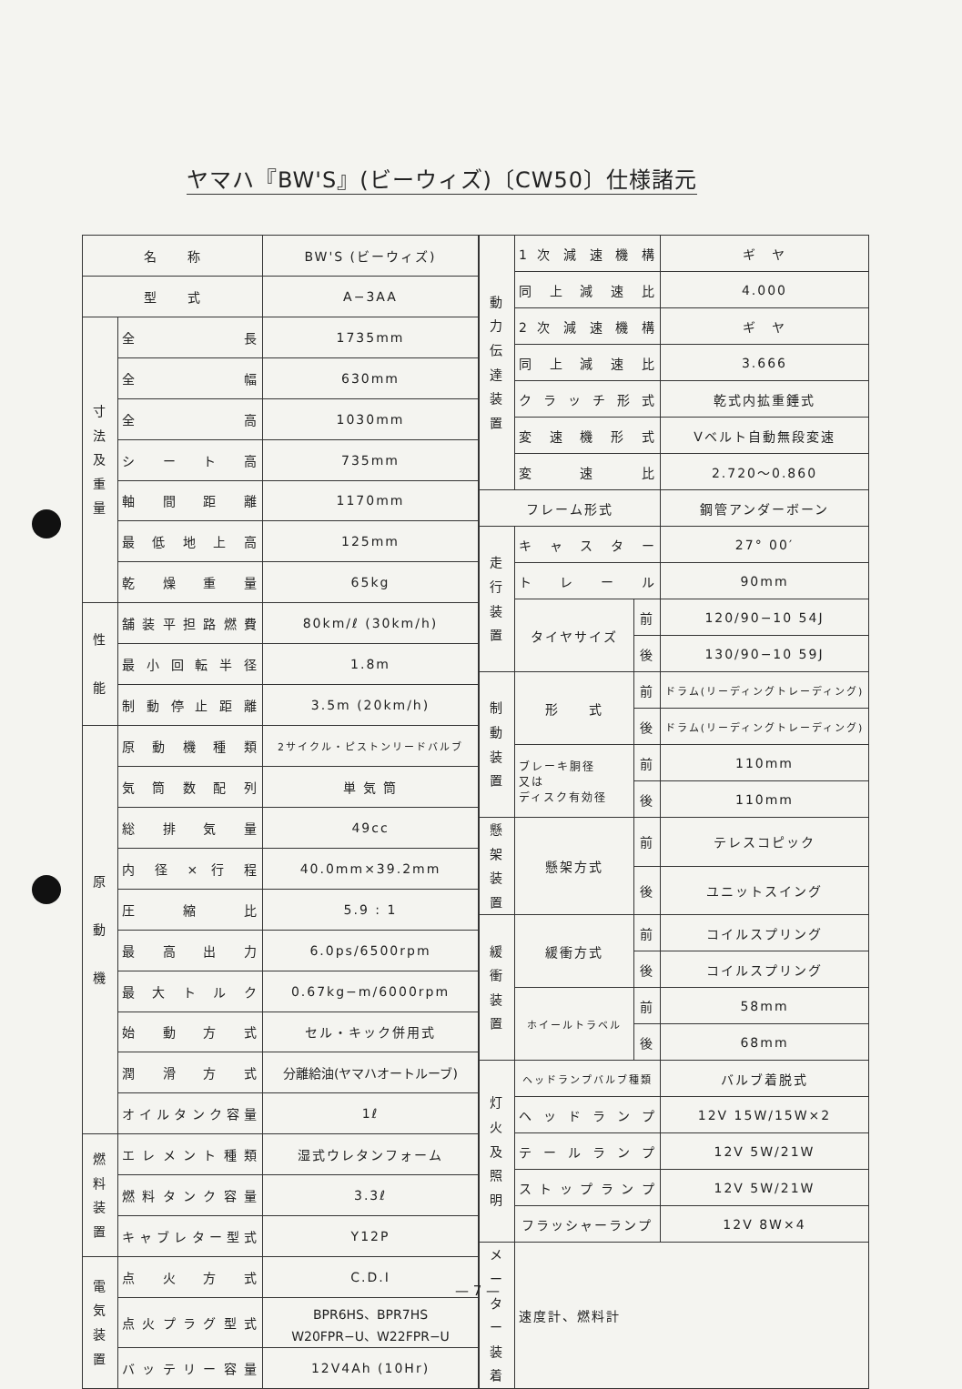ヤマハ『BW'S』(ビーウィズ)〔CW50〕仕様諸元
| 名 称 | | BW'S (ビーウィズ) |
| 型 式 | | A−3AA |
| 寸 法 及 重 量 | 全 長 | 1735mm |
| | 全 幅 | 630mm |
| | 全 高 | 1030mm |
| | シ ー ト 高 | 735mm |
| | 軸 間 距 離 | 1170mm |
| | 最 低 地 上 高 | 125mm |
| | 乾 燥 重 量 | 65kg |
| 性 能 | 舗装平担路燃費 | 80km/ℓ (30km/h) |
| | 最小回転半径 | 1.8m |
| | 制動停止距離 | 3.5m (20km/h) |
| 原 動 機 | 原 動 機 種 類 | 2サイクル・ピストンリードバルブ |
| | 気 筒 数 配 列 | 単 気 筒 |
| | 総 排 気 量 | 49cc |
| | 内 径 × 行 程 | 40.0mm×39.2mm |
| | 圧 縮 比 | 5.9 : 1 |
| | 最 高 出 力 | 6.0ps/6500rpm |
| | 最 大 ト ル ク | 0.67kg−m/6000rpm |
| | 始 動 方 式 | セル・キック併用式 |
| | 潤 滑 方 式 | 分離給油(ヤマハオートルーブ) |
| | オイルタンク容量 | 1ℓ |
| 燃 料 装 置 | エレメント種類 | 湿式ウレタンフォーム |
| | 燃料タンク容量 | 3.3ℓ |
| | キャブレター型式 | Y12P |
| 電 気 装 置 | 点 火 方 式 | C.D.I |
| | 点火プラグ型式 | BPR6HS、BPR7HS W20FPR−U、W22FPR−U |
| | バッテリー容量 | 12V4Ah (10Hr) |
| 動 力 伝 達 装 置 | 1 次 減 速 機 構 | | ギ ヤ |
| | 同 上 減 速 比 | | 4.000 |
| | 2 次 減 速 機 構 | | ギ ヤ |
| | 同 上 減 速 比 | | 3.666 |
| | クラッチ形式 | | 乾式内拡重錘式 |
| | 変 速 機 形 式 | | Vベルト自動無段変速 |
| | 変 速 比 | | 2.720〜0.860 |
| フレーム形式 | | | 鋼管アンダーボーン |
| 走 行 装 置 | キャスター | | 27° 00′ |
| | トレール | | 90mm |
| | タイヤサイズ | 前 | 120/90−10 54J |
| | | 後 | 130/90−10 59J |
| 制 動 装 置 | 形 式 | 前 | ドラム(リーディングトレーディング) |
| | | 後 | ドラム(リーディングトレーディング) |
| | ブレーキ胴径 又は ディスク有効径 | 前 | 110mm |
| | | 後 | 110mm |
| 懸架 装置 | 懸架方式 | 前 | テレスコピック |
| | | 後 | ユニットスイング |
| 緩 衝 装 置 | 緩衝方式 | 前 | コイルスプリング |
| | | 後 | コイルスプリング |
| | ホイールトラベル | 前 | 58mm |
| | | 後 | 68mm |
| 灯 火 及 照 明 | ヘッドランプバルブ種類 | | バルブ着脱式 |
| | ヘッドランプ | | 12V 15W/15W×2 |
| | テールランプ | | 12V 5W/21W |
| | ストップランプ | | 12V 5W/21W |
| | フラッシャーランプ | | 12V 8W×4 |
| メーター装着 | 速度計、燃料計 | | |
— 7 —